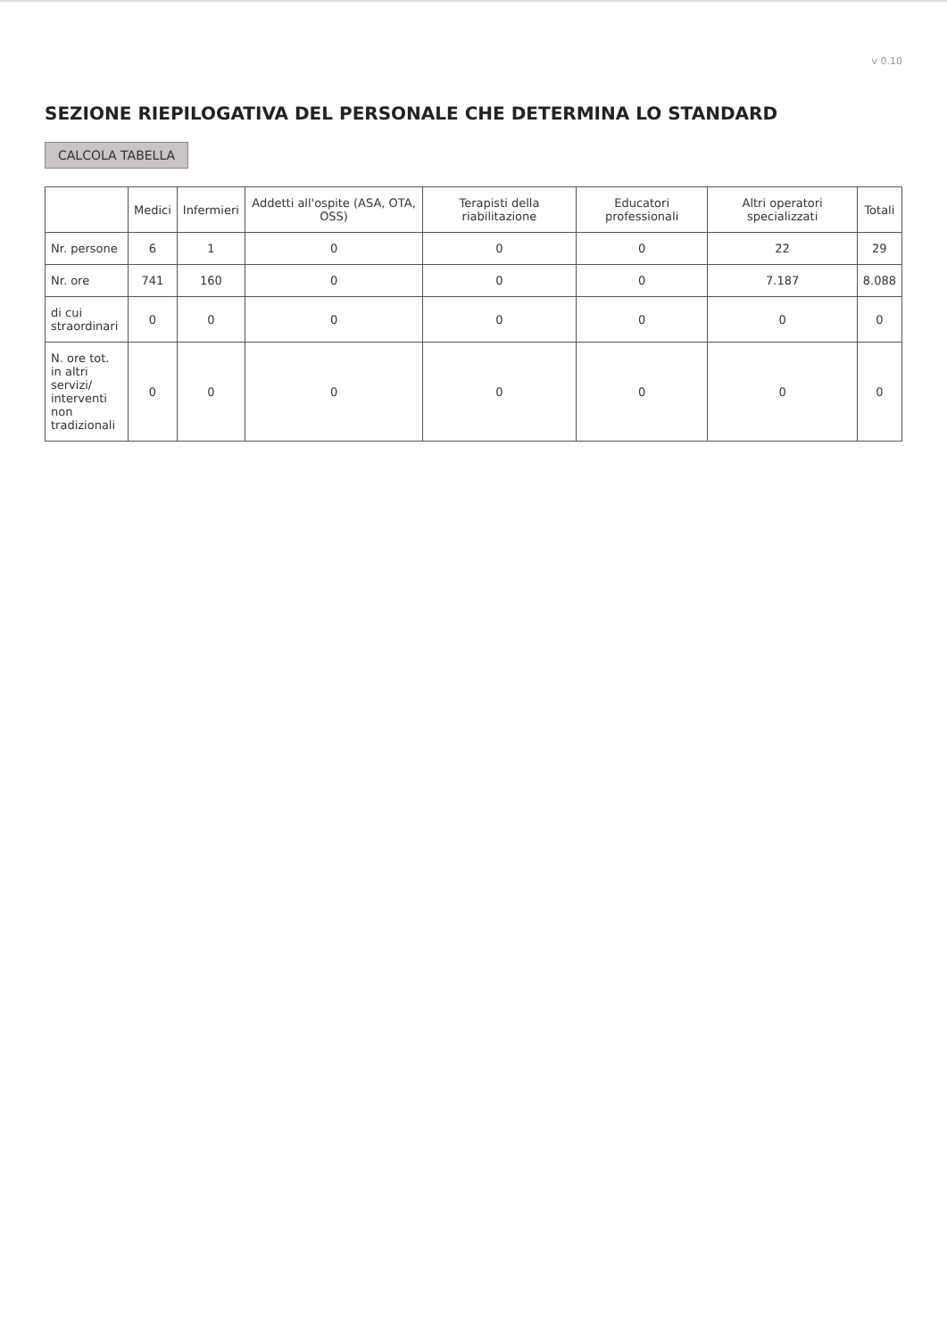v 0.10
SEZIONE RIEPILOGATIVA DEL PERSONALE CHE DETERMINA LO STANDARD
CALCOLA TABELLA
| | Medici | Infermieri | Addetti all'ospite (ASA, OTA, OSS) | Terapisti della riabilitazione | Educatori professionali | Altri operatori specializzati | Totali |
| --- | --- | --- | --- | --- | --- | --- | --- |
| Nr. persone | 6 | 1 | 0 | 0 | 0 | 22 | 29 |
| Nr. ore | 741 | 160 | 0 | 0 | 0 | 7.187 | 8.088 |
| di cui straordinari | 0 | 0 | 0 | 0 | 0 | 0 | 0 |
| N. ore tot. in altri servizi/ interventi non tradizionali | 0 | 0 | 0 | 0 | 0 | 0 | 0 |